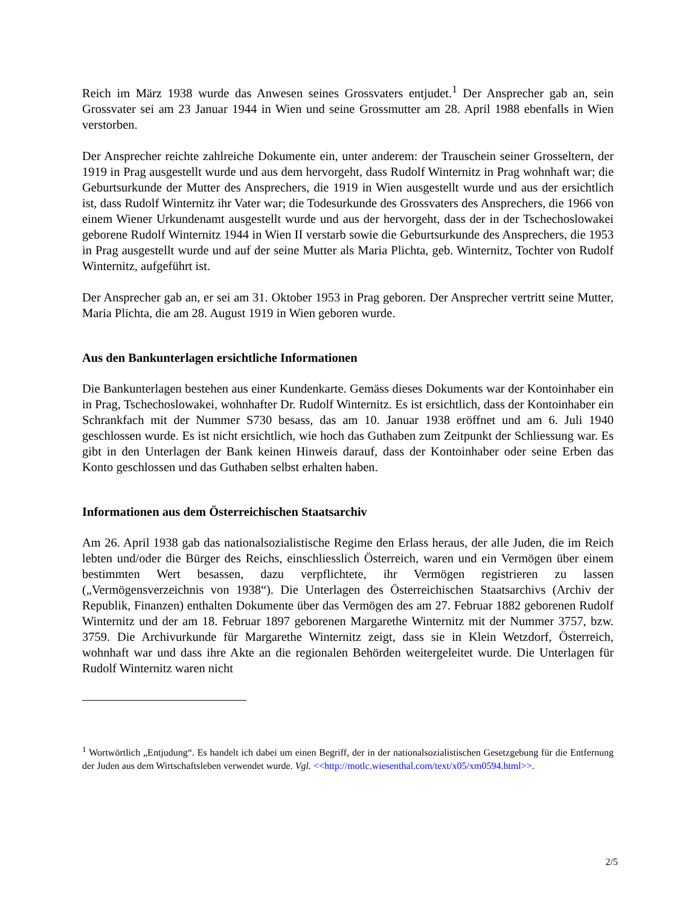Reich im März 1938 wurde das Anwesen seines Grossvaters entjudet.<sup>1</sup> Der Ansprecher gab an, sein Grossvater sei am 23 Januar 1944 in Wien und seine Grossmutter am 28. April 1988 ebenfalls in Wien verstorben.
Der Ansprecher reichte zahlreiche Dokumente ein, unter anderem: der Trauschein seiner Grosseltern, der 1919 in Prag ausgestellt wurde und aus dem hervorgeht, dass Rudolf Winternitz in Prag wohnhaft war; die Geburtsurkunde der Mutter des Ansprechers, die 1919 in Wien ausgestellt wurde und aus der ersichtlich ist, dass Rudolf Winternitz ihr Vater war; die Todesurkunde des Grossvaters des Ansprechers, die 1966 von einem Wiener Urkundenamt ausgestellt wurde und aus der hervorgeht, dass der in der Tschechoslowakei geborene Rudolf Winternitz 1944 in Wien II verstarb sowie die Geburtsurkunde des Ansprechers, die 1953 in Prag ausgestellt wurde und auf der seine Mutter als Maria Plichta, geb. Winternitz, Tochter von Rudolf Winternitz, aufgeführt ist.
Der Ansprecher gab an, er sei am 31. Oktober 1953 in Prag geboren. Der Ansprecher vertritt seine Mutter, Maria Plichta, die am 28. August 1919 in Wien geboren wurde.
Aus den Bankunterlagen ersichtliche Informationen
Die Bankunterlagen bestehen aus einer Kundenkarte. Gemäss dieses Dokuments war der Kontoinhaber ein in Prag, Tschechoslowakei, wohnhafter Dr. Rudolf Winternitz. Es ist ersichtlich, dass der Kontoinhaber ein Schrankfach mit der Nummer S730 besass, das am 10. Januar 1938 eröffnet und am 6. Juli 1940 geschlossen wurde. Es ist nicht ersichtlich, wie hoch das Guthaben zum Zeitpunkt der Schliessung war. Es gibt in den Unterlagen der Bank keinen Hinweis darauf, dass der Kontoinhaber oder seine Erben das Konto geschlossen und das Guthaben selbst erhalten haben.
Informationen aus dem Österreichischen Staatsarchiv
Am 26. April 1938 gab das nationalsozialistische Regime den Erlass heraus, der alle Juden, die im Reich lebten und/oder die Bürger des Reichs, einschliesslich Österreich, waren und ein Vermögen über einem bestimmten Wert besassen, dazu verpflichtete, ihr Vermögen registrieren zu lassen („Vermögensverzeichnis von 1938“). Die Unterlagen des Österreichischen Staatsarchivs (Archiv der Republik, Finanzen) enthalten Dokumente über das Vermögen des am 27. Februar 1882 geborenen Rudolf Winternitz und der am 18. Februar 1897 geborenen Margarethe Winternitz mit der Nummer 3757, bzw. 3759. Die Archivurkunde für Margarethe Winternitz zeigt, dass sie in Klein Wetzdorf, Österreich, wohnhaft war und dass ihre Akte an die regionalen Behörden weitergeleitet wurde. Die Unterlagen für Rudolf Winternitz waren nicht
<sup>1</sup> Wortwörtlich „Entjudung“. Es handelt ich dabei um einen Begriff, der in der nationalsozialistischen Gesetzgebung für die Entfernung der Juden aus dem Wirtschaftsleben verwendet wurde. Vgl. <<http://motlc.wiesenthal.com/text/x05/xm0594.html>>.
2/5